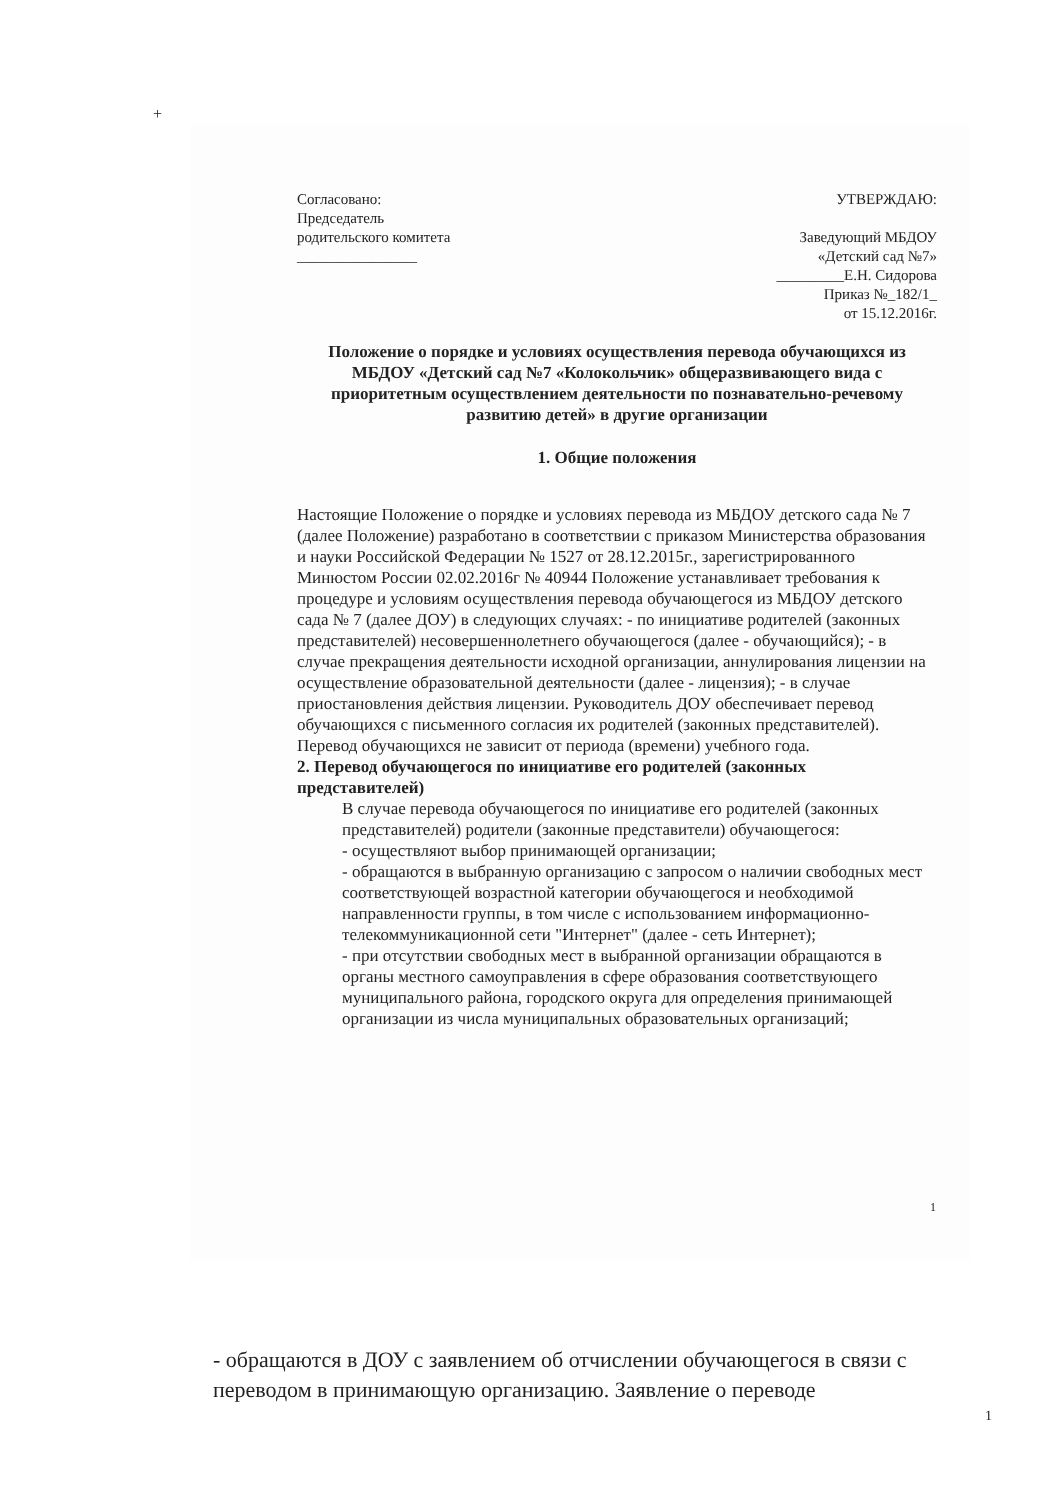+
Согласовано:
Председатель
родительского комитета
________________
УТВЕРЖДАЮ:
Заведующий МБДОУ
«Детский сад №7»
_________Е.Н. Сидорова
Приказ №_182/1_
от 15.12.2016г.
Положение о порядке и условиях осуществления перевода обучающихся из
МБДОУ «Детский сад №7 «Колокольчик» общеразвивающего вида с приоритетным осуществлением деятельности по познавательно-речевому развитию детей» в другие организации
1. Общие положения
Настоящие Положение о порядке и условиях перевода из МБДОУ детского сада № 7 (далее Положение) разработано в соответствии с приказом Министерства образования и науки Российской Федерации № 1527 от 28.12.2015г., зарегистрированного Минюстом России 02.02.2016г № 40944 Положение устанавливает требования к процедуре и условиям осуществления перевода обучающегося из МБДОУ детского сада № 7 (далее ДОУ) в следующих случаях: - по инициативе родителей (законных представителей) несовершеннолетнего обучающегося (далее - обучающийся); - в случае прекращения деятельности исходной организации, аннулирования лицензии на осуществление образовательной деятельности (далее - лицензия); - в случае приостановления действия лицензии. Руководитель ДОУ обеспечивает перевод обучающихся с письменного согласия их родителей (законных представителей).
Перевод обучающихся не зависит от периода (времени) учебного года.
2. Перевод обучающегося по инициативе его родителей (законных представителей)
В случае перевода обучающегося по инициативе его родителей (законных представителей) родители (законные представители) обучающегося:
- осуществляют выбор принимающей организации;
- обращаются в выбранную организацию с запросом о наличии свободных мест соответствующей возрастной категории обучающегося и необходимой направленности группы, в том числе с использованием информационно- телекоммуникационной сети "Интернет" (далее - сеть Интернет);
- при отсутствии свободных мест в выбранной организации обращаются в органы местного самоуправления в сфере образования соответствующего муниципального района, городского округа для определения принимающей организации из числа муниципальных образовательных организаций;
1
- обращаются в ДОУ с заявлением об отчислении обучающегося в связи с переводом в принимающую организацию. Заявление о переводе
1